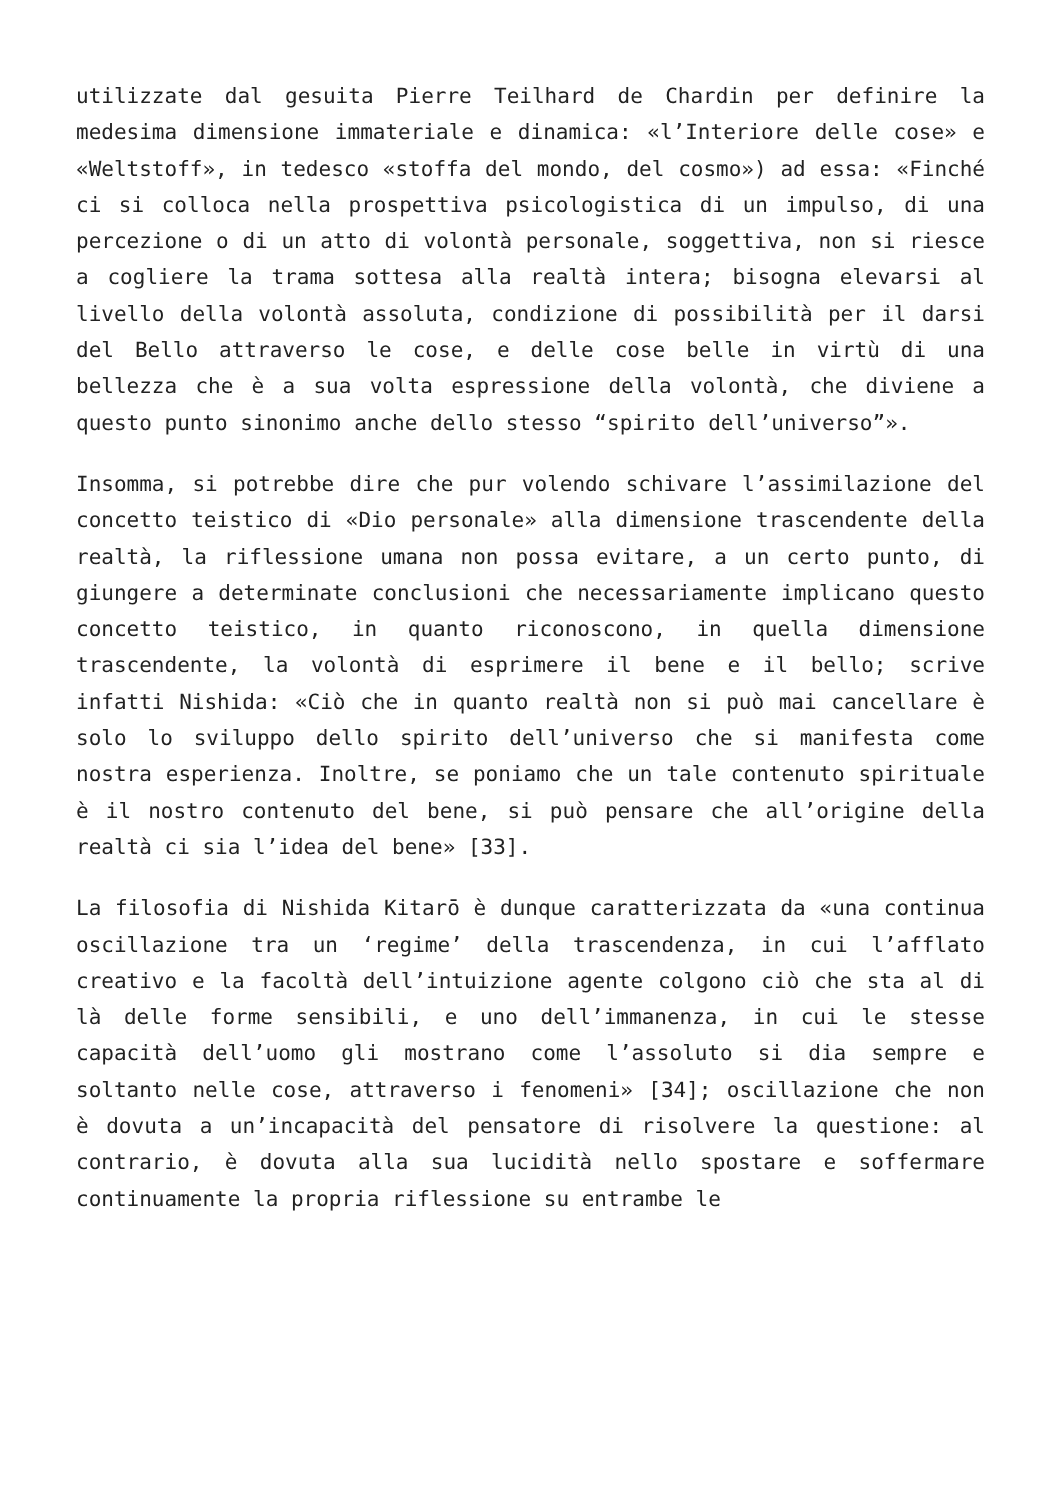utilizzate dal gesuita Pierre Teilhard de Chardin per definire la medesima dimensione immateriale e dinamica: «l’Interiore delle cose» e «Weltstoff», in tedesco «stoffa del mondo, del cosmo») ad essa: «Finché ci si colloca nella prospettiva psicologistica di un impulso, di una percezione o di un atto di volontà personale, soggettiva, non si riesce a cogliere la trama sottesa alla realtà intera; bisogna elevarsi al livello della volontà assoluta, condizione di possibilità per il darsi del Bello attraverso le cose, e delle cose belle in virtù di una bellezza che è a sua volta espressione della volontà, che diviene a questo punto sinonimo anche dello stesso “spirito dell’universo”».
Insomma, si potrebbe dire che pur volendo schivare l’assimilazione del concetto teistico di «Dio personale» alla dimensione trascendente della realtà, la riflessione umana non possa evitare, a un certo punto, di giungere a determinate conclusioni che necessariamente implicano questo concetto teistico, in quanto riconoscono, in quella dimensione trascendente, la volontà di esprimere il bene e il bello; scrive infatti Nishida: «Ciò che in quanto realtà non si può mai cancellare è solo lo sviluppo dello spirito dell’universo che si manifesta come nostra esperienza. Inoltre, se poniamo che un tale contenuto spirituale è il nostro contenuto del bene, si può pensare che all’origine della realtà ci sia l’idea del bene» [33].
La filosofia di Nishida Kitarō è dunque caratterizzata da «una continua oscillazione tra un ‘regime’ della trascendenza, in cui l’afflato creativo e la facoltà dell’intuizione agente colgono ciò che sta al di là delle forme sensibili, e uno dell’immanenza, in cui le stesse capacità dell’uomo gli mostrano come l’assoluto si dia sempre e soltanto nelle cose, attraverso i fenomeni» [34]; oscillazione che non è dovuta a un’incapacità del pensatore di risolvere la questione: al contrario, è dovuta alla sua lucidità nello spostare e soffermare continuamente la propria riflessione su entrambe le